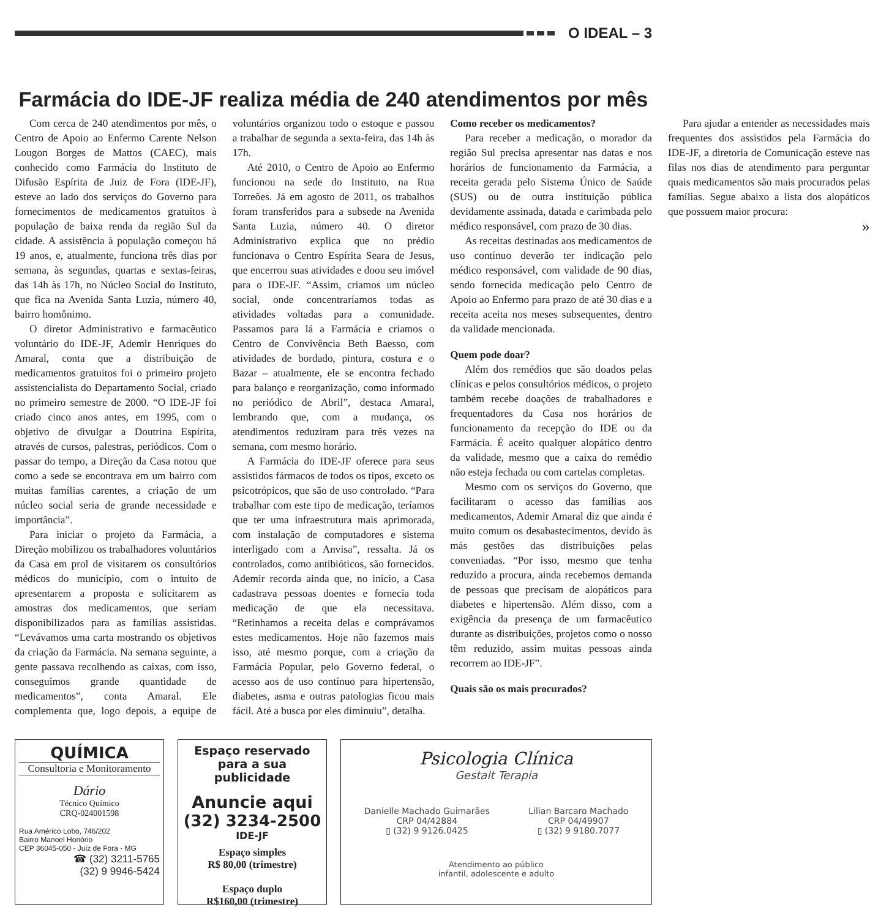O IDEAL – 3
Farmácia do IDE-JF realiza média de 240 atendimentos por mês
Com cerca de 240 atendimentos por mês, o Centro de Apoio ao Enfermo Carente Nelson Lougon Borges de Mattos (CAEC), mais conhecido como Farmácia do Instituto de Difusão Espírita de Juiz de Fora (IDE-JF), esteve ao lado dos serviços do Governo para fornecimentos de medicamentos gratuitos à população de baixa renda da região Sul da cidade. A assistência à população começou há 19 anos, e, atualmente, funciona três dias por semana, às segundas, quartas e sextas-feiras, das 14h às 17h, no Núcleo Social do Instituto, que fica na Avenida Santa Luzia, número 40, bairro homônimo.
O diretor Administrativo e farmacêutico voluntário do IDE-JF, Ademir Henriques do Amaral, conta que a distribuição de medicamentos gratuitos foi o primeiro projeto assistencialista do Departamento Social, criado no primeiro semestre de 2000. “O IDE-JF foi criado cinco anos antes, em 1995, com o objetivo de divulgar a Doutrina Espírita, através de cursos, palestras, periódicos. Com o passar do tempo, a Direção da Casa notou que como a sede se encontrava em um bairro com muitas famílias carentes, a criação de um núcleo social seria de grande necessidade e importância”.
Para iniciar o projeto da Farmácia, a Direção mobilizou os trabalhadores voluntários da Casa em prol de visitarem os consultórios médicos do município, com o intuito de apresentarem a proposta e solicitarem as amostras dos medicamentos, que seriam disponibilizados para as famílias assistidas. “Levávamos uma carta mostrando os objetivos da criação da Farmácia. Na semana seguinte, a gente passava recolhendo as caixas, com isso, conseguimos grande quantidade de medicamentos”, conta Amaral. Ele complementa que, logo depois, a equipe de voluntários organizou todo o estoque e passou a trabalhar de segunda a sexta-feira, das 14h às 17h.
Até 2010, o Centro de Apoio ao Enfermo funcionou na sede do Instituto, na Rua Torreões. Já em agosto de 2011, os trabalhos foram transferidos para a subsede na Avenida Santa Luzia, número 40. O diretor Administrativo explica que no prédio funcionava o Centro Espírita Seara de Jesus, que encerrou suas atividades e doou seu imóvel para o IDE-JF. “Assim, criamos um núcleo social, onde concentraríamos todas as atividades voltadas para a comunidade. Passamos para lá a Farmácia e criamos o Centro de Convivência Beth Baesso, com atividades de bordado, pintura, costura e o Bazar – atualmente, ele se encontra fechado para balanço e reorganização, como informado no periódico de Abril”, destaca Amaral, lembrando que, com a mudança, os atendimentos reduziram para três vezes na semana, com mesmo horário.
A Farmácia do IDE-JF oferece para seus assistidos fármacos de todos os tipos, exceto os psicotrópicos, que são de uso controlado. “Para trabalhar com este tipo de medicação, teríamos que ter uma infraestrutura mais aprimorada, com instalação de computadores e sistema interligado com a Anvisa”, ressalta. Já os controlados, como antibióticos, são fornecidos. Ademir recorda ainda que, no início, a Casa cadastrava pessoas doentes e fornecia toda medicação de que ela necessitava. “Retínhamos a receita delas e comprávamos estes medicamentos. Hoje não fazemos mais isso, até mesmo porque, com a criação da Farmácia Popular, pelo Governo federal, o acesso aos de uso contínuo para hipertensão, diabetes, asma e outras patologias ficou mais fácil. Até a busca por eles diminuiu”, detalha.
Como receber os medicamentos?
Para receber a medicação, o morador da região Sul precisa apresentar nas datas e nos horários de funcionamento da Farmácia, a receita gerada pelo Sistema Único de Saúde (SUS) ou de outra instituição pública devidamente assinada, datada e carimbada pelo médico responsável, com prazo de 30 dias.
As receitas destinadas aos medicamentos de uso contínuo deverão ter indicação pelo médico responsável, com validade de 90 dias, sendo fornecida medicação pelo Centro de Apoio ao Enfermo para prazo de até 30 dias e a receita aceita nos meses subsequentes, dentro da validade mencionada.
Quem pode doar?
Além dos remédios que são doados pelas clínicas e pelos consultórios médicos, o projeto também recebe doações de trabalhadores e frequentadores da Casa nos horários de funcionamento da recepção do IDE ou da Farmácia. É aceito qualquer alopático dentro da validade, mesmo que a caixa do remédio não esteja fechada ou com cartelas completas.
Mesmo com os serviços do Governo, que facilitaram o acesso das famílias aos medicamentos, Ademir Amaral diz que ainda é muito comum os desabastecimentos, devido às más gestões das distribuições pelas conveniadas. “Por isso, mesmo que tenha reduzido a procura, ainda recebemos demanda de pessoas que precisam de alopáticos para diabetes e hipertensão. Além disso, com a exigência da presença de um farmacêutico durante as distribuições, projetos como o nosso têm reduzido, assim muitas pessoas ainda recorrem ao IDE-JF”.
Quais são os mais procurados?
Para ajudar a entender as necessidades mais frequentes dos assistidos pela Farmácia do IDE-JF, a diretoria de Comunicação esteve nas filas nos dias de atendimento para perguntar quais medicamentos são mais procurados pelas famílias. Segue abaixo a lista dos alopáticos que possuem maior procura:
»
QUÍMICA
Consultoria e Monitoramento
Dário
Técnico Químico
CRQ-024001598
Rua Américo Lobo, 746/202
Bairro Manoel Honório
CEP 36045-050 - Juiz de Fora - MG
☎ (32) 3211-5765
(32) 9 9946-5424
Espaço reservado para a sua publicidade
Anuncie aqui
(32) 3234-2500
IDE-JF
Espaço simples
R$ 80,00 (trimestre)
Espaço duplo
R$160,00 (trimestre)
Psicologia Clínica
Gestalt Terapia
Danielle Machado Guimarães
CRP 04/42884
▯ (32) 9 9126.0425
Lilian Barcaro Machado
CRP 04/49907
▯ (32) 9 9180.7077
Atendimento ao público
infantil, adolescente e adulto